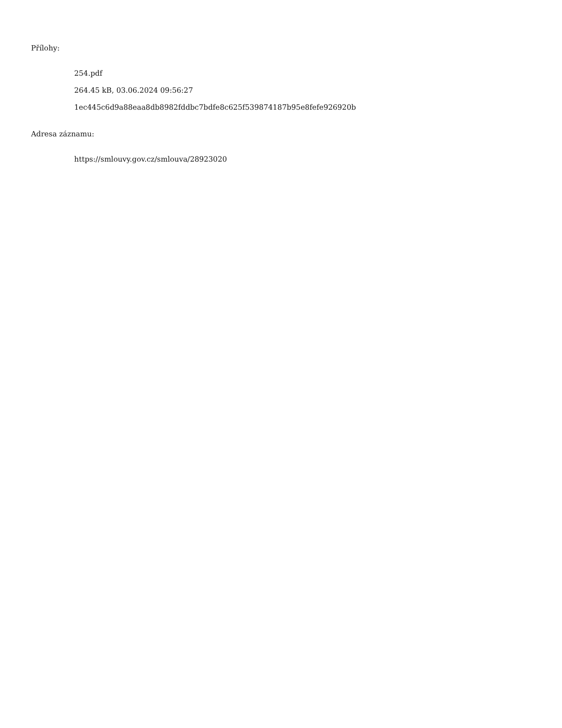Přílohy:
254.pdf
264.45 kB, 03.06.2024 09:56:27
1ec445c6d9a88eaa8db8982fddbc7bdfe8c625f539874187b95e8fefe926920b
Adresa záznamu:
https://smlouvy.gov.cz/smlouva/28923020